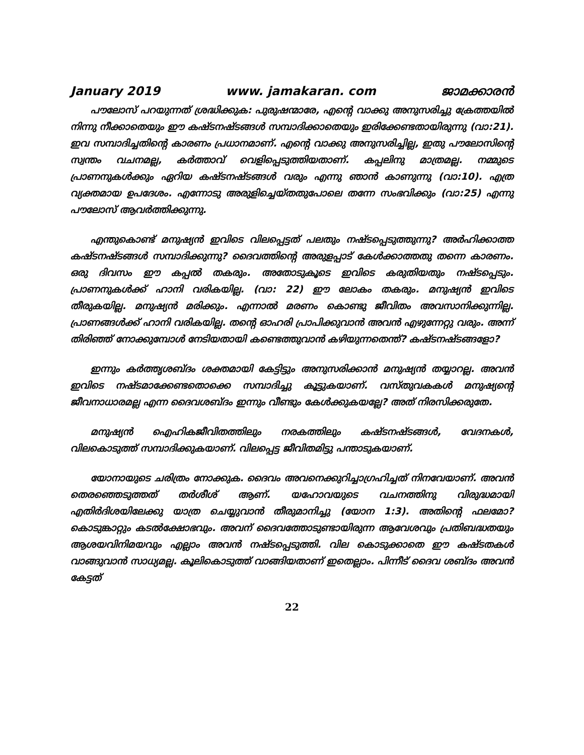January 2019 www. jamakaran. com ജാമക്കാരൻ
പൗലോസ് പറയുന്നത് ശ്രദ്ധിക്കുക: പുരുഷന്മാരേ, എന്റെ വാക്കു അനുസരിച്ചു ക്രേത്തയിൽ നിന്നു നീക്കാതെയും ഈ കഷ്ടനഷ്ടങ്ങൾ സമ്പാദിക്കാതെയും ഇരിക്കേണ്ടതായിരുന്നു (വാ:21). ഇവ സമ്പാദിച്ചതിന്റെ കാരണം പ്രധാനമാണ്. എന്റെ വാക്കു അനുസരിച്ചില്ല, ഇതു പൗലോസിന്റെ സ്വന്തം വചനമല്ല, കർത്താവ് വെളിപ്പെടുത്തിയതാണ്. കപ്പലിനു മാത്രമല്ല. നമ്മുടെ പ്രാണനുകൾക്കും ഏറിയ കഷ്ടനഷ്ടങ്ങൾ വരും എന്നു ഞാൻ കാണുന്നു (വാ:10). എത്ര വ്യക്തമായ ഉപദേശം. എന്നോടു അരുളിച്ചെയ്തതുപോലെ തന്നേ സംഭവിക്കും (വാ:25) എന്നു പൗലോസ് ആവർത്തിക്കുന്നു.
എന്തുകൊണ്ട് മനുഷ്യൻ ഇവിടെ വിലപ്പെട്ടത് പലതും നഷ്ടപ്പെടുത്തുന്നു? അർഹിക്കാത്ത കഷ്ടനഷ്ടങ്ങൾ സമ്പാദിക്കുന്നു? ദൈവത്തിന്റെ അരുളപ്പാട് കേൾക്കാത്തതു തന്നെ കാരണം. ഒരു ദിവസം ഈ കപ്പൽ തകരും. അതോടുകൂടെ ഇവിടെ കരുതിയതും നഷ്ടപ്പെടും. പ്രാണനുകൾക്ക് ഹാനി വരികയില്ല. (വാ: 22) ഈ ലോകം തകരും. മനുഷ്യൻ ഇവിടെ തീരുകയില്ല. മനുഷ്യൻ മരിക്കും. എന്നാൽ മരണം കൊണ്ടു ജീവിതം അവസാനിക്കുന്നില്ല. പ്രാണങ്ങൾക്ക് ഹാനി വരികയില്ല. തന്റെ ഓഹരി പ്രാപിക്കുവാൻ അവൻ എഴുന്നേറ്റു വരും. അന്ന് തിരിഞ്ഞ് നോക്കുമ്പോൾ നേടിയതായി കണ്ടെത്തുവാൻ കഴിയുന്നതെന്ത്? കഷ്ടനഷ്ടങ്ങളോ?
ഇന്നും കർത്തൃശബ്ദം ശക്തമായി കേട്ടിട്ടും അനുസരിക്കാൻ മനുഷ്യൻ തയ്യാറല്ല. അവൻ ഇവിടെ നഷ്ടമാക്കേണ്ടതൊക്കെ സമ്പാദിച്ചു കൂട്ടുകയാണ്. വസ്തുവകകൾ മനുഷ്യന്റെ ജീവനാധാരമല്ല എന്ന ദൈവശബ്ദം ഇന്നും വീണ്ടും കേൾക്കുകയല്ലേ? അത് നിരസിക്കരുതേ.
മനുഷ്യൻ ഐഹികജീവിതത്തിലും നരകത്തിലും കഷ്ടനഷ്ടങ്ങൾ, വേദനകൾ, വിലകൊടുത്ത് സമ്പാദിക്കുകയാണ്. വിലപ്പെട്ട ജീവിതമിട്ടു പന്താടുകയാണ്.
യോനായുടെ ചരിത്രം നോക്കുക. ദൈവം അവനെക്കുറിച്ചാഗ്രഹിച്ചത് നിനവേയാണ്. അവൻ തെരഞ്ഞെടുത്തത് തർശീശ് ആണ്. യഹോവയുടെ വചനത്തിനു വിരുദ്ധമായി എതിർദിശയിലേക്കു യാത്ര ചെയ്യുവാൻ തീരുമാനിച്ചു (യോന 1:3). അതിന്റെ ഫലമോ? കൊടുങ്കാറ്റും കടൽക്ഷോഭവും. അവന് ദൈവത്തോടുണ്ടായിരുന്ന ആവേശവും പ്രതിബദ്ധതയും ആശയവിനിമയവും എല്ലാം അവൻ നഷ്ടപ്പെടുത്തി. വില കൊടുക്കാതെ ഈ കഷ്ടതകൾ വാങ്ങുവാൻ സാധ്യമല്ല. കൂലികൊടുത്ത് വാങ്ങിയതാണ് ഇതെല്ലാം. പിന്നീട് ദൈവ ശബ്ദം അവൻ കേട്ടത്
22